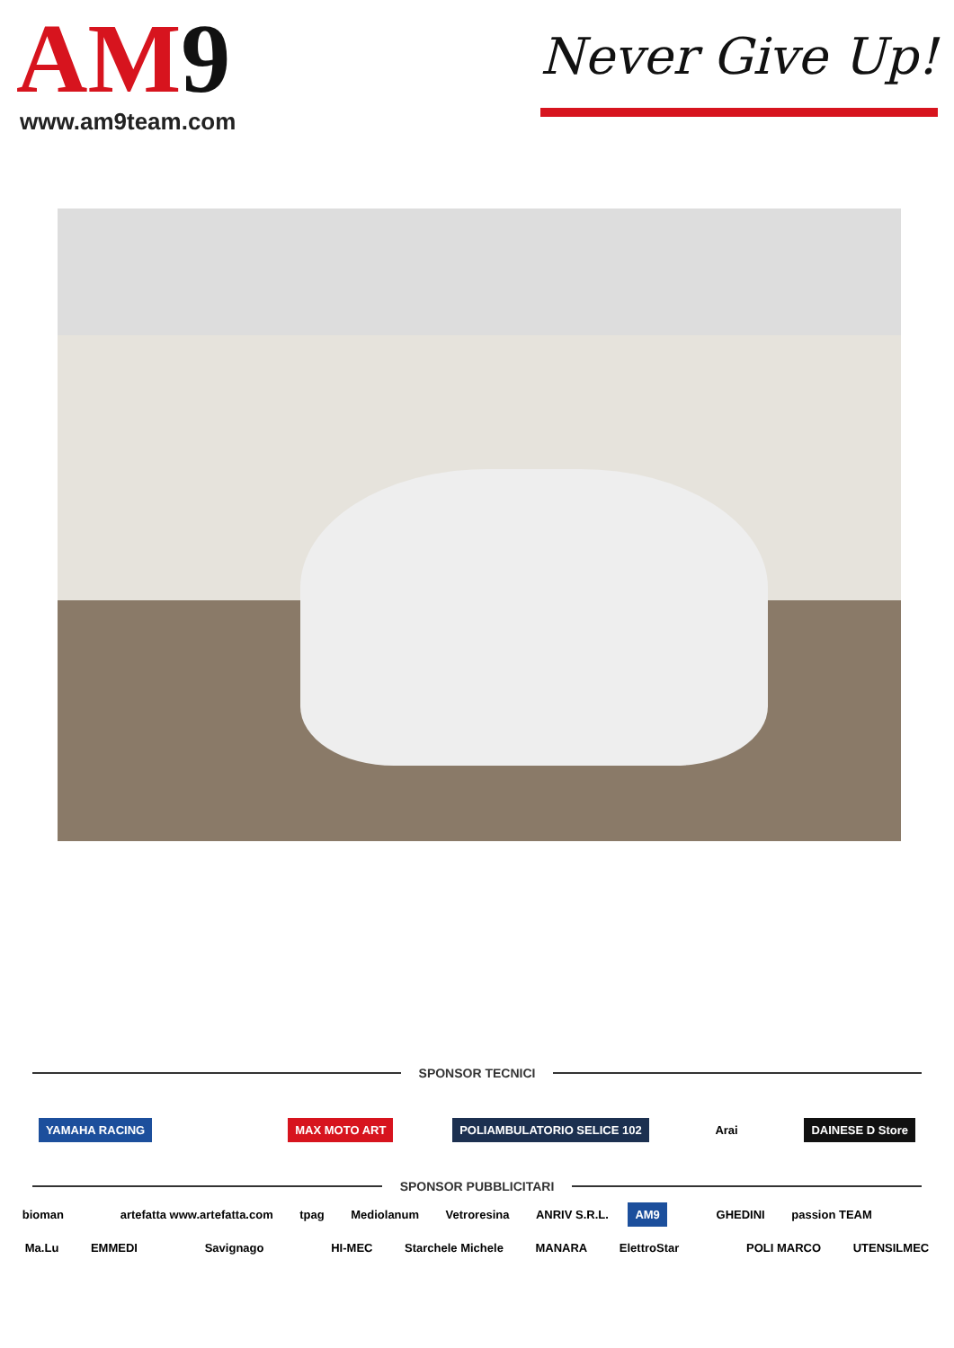AM9
www.am9team.com
Never Give Up!
SPONSOR TECNICI
YAMAHA RACING MAX MOTO ART POLIAMBULATORIO SELICE 102 Arai DAINESE D Store
SPONSOR PUBBLICITARI
bioman artefatta www.artefatta.com tpag Mediolanum Vetroresina ANRIV S.R.L. AM9 GHEDINI passion TEAM
Ma.Lu EMMEDI Savignago HI-MEC Starchele Michele MANARA ElettroStar POLI MARCO UTENSILMEC